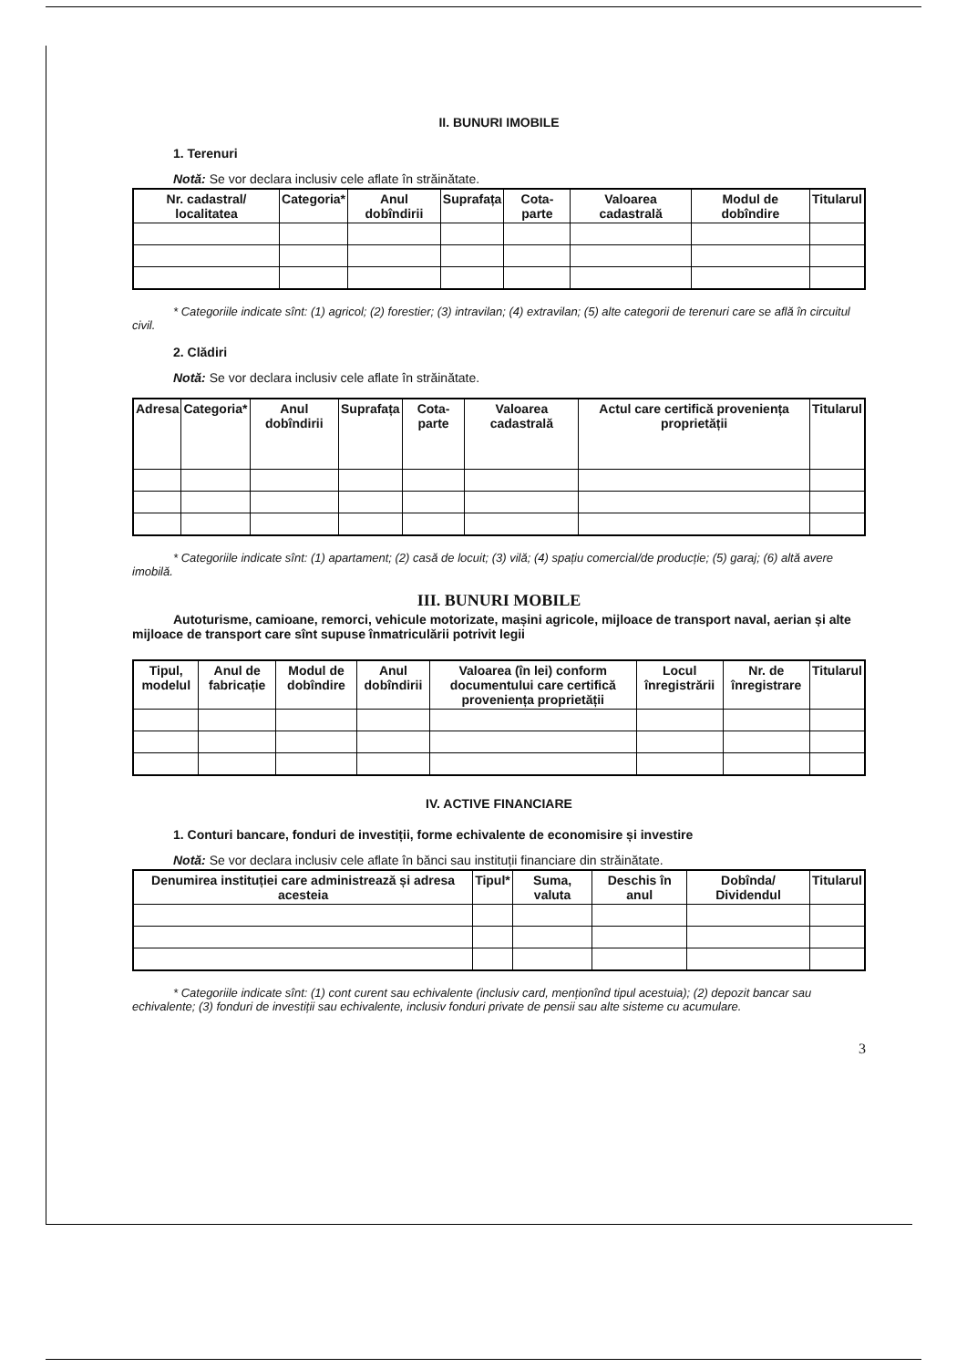II. BUNURI IMOBILE
1. Terenuri
Notă: Se vor declara inclusiv cele aflate în străinătate.
| Nr. cadastral/ localitatea | Categoria* | Anul dobîndirii | Suprafața | Cota-parte | Valoarea cadastrală | Modul de dobîndire | Titularul |
| --- | --- | --- | --- | --- | --- | --- | --- |
* Categoriile indicate sînt: (1) agricol; (2) forestier; (3) intravilan; (4) extravilan; (5) alte categorii de terenuri care se află în circuitul civil.
2. Clădiri
Notă: Se vor declara inclusiv cele aflate în străinătate.
| Adresa | Categoria* | Anul dobîndirii | Suprafața | Cota-parte | Valoarea cadastrală | Actul care certifică proveniența proprietății | Titularul |
| --- | --- | --- | --- | --- | --- | --- | --- |
* Categoriile indicate sînt: (1) apartament; (2) casă de locuit; (3) vilă; (4) spațiu comercial/de producție; (5) garaj; (6) altă avere imobilă.
III. BUNURI MOBILE
Autoturisme, camioane, remorci, vehicule motorizate, mașini agricole, mijloace de transport naval, aerian și alte mijloace de transport care sînt supuse înmatriculării potrivit legii
| Tipul, modelul | Anul de fabricație | Modul de dobîndire | Anul dobîndirii | Valoarea (în lei) conform documentului care certifică proveniența proprietății | Locul înregistrării | Nr. de înregistrare | Titularul |
| --- | --- | --- | --- | --- | --- | --- | --- |
IV. ACTIVE FINANCIARE
1. Conturi bancare, fonduri de investiții, forme echivalente de economisire și investire
Notă: Se vor declara inclusiv cele aflate în bănci sau instituții financiare din străinătate.
| Denumirea instituției care administrează și adresa acesteia | Tipul* | Suma, valuta | Deschis în anul | Dobînda/ Dividendul | Titularul |
| --- | --- | --- | --- | --- | --- |
* Categoriile indicate sînt: (1) cont curent sau echivalente (inclusiv card, menționînd tipul acestuia); (2) depozit bancar sau echivalente; (3) fonduri de investiții sau echivalente, inclusiv fonduri private de pensii sau alte sisteme cu acumulare.
3